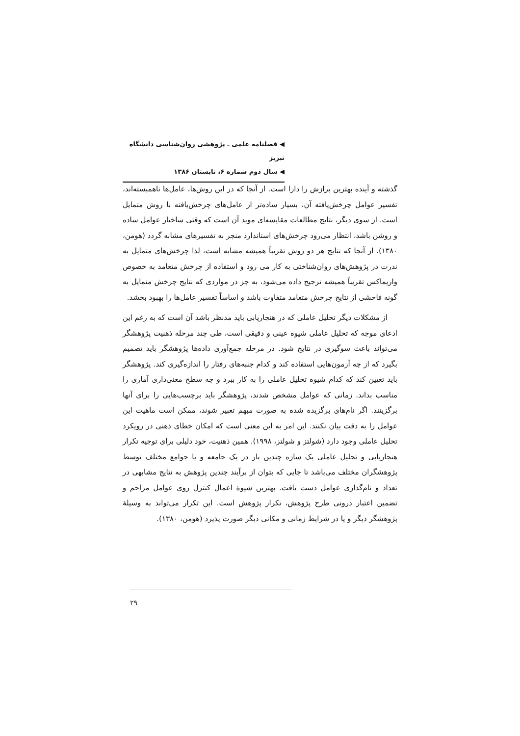◀ فصلنامه علمی ـ پژوهشی روان‌شناسی دانشگاه تبریز
◀ سال دوم شماره ۶، تابستان ۱۳۸۶
گذشته و آینده بهترین برازش را دارا است. از آنجا که در این روش‌ها، عامل‌ها ناهمبسته‌اند، تفسیر عوامل چرخش‌یافته آن، بسیار ساده‌تر از عامل‌های چرخش‌یافته با روش متمایل است. از سوی دیگر، نتایج مطالعات مقایسه‌ای موید آن است که وقتی ساختار عوامل ساده و روشن باشد، انتظار می‌رود چرخش‌های استاندارد منجر به تفسیرهای مشابه گردد (هومن، ۱۳۸۰). از آنجا که نتایج هر دو روش تقریباً همیشه مشابه است، لذا چرخش‌های متمایل به ندرت در پژوهش‌های روان‌شناختی به کار می رود و استفاده از چرخش متعامد به خصوص واریماکس تقریباً همیشه ترجیح داده می‌شود، به جز در مواردی که نتایج چرخش متمایل به گونه فاحشی از نتایج چرخش متعامد متفاوت باشد و اساساً تفسیر عامل‌ها را بهبود بخشد.
از مشکلات دیگر تحلیل عاملی که در هنجاریابی باید مدنظر باشد آن است که به رغم این ادعای موجه که تحلیل عاملی شیوه عینی و دقیقی است، طی چند مرحله ذهنیت پژوهشگر می‌تواند باعث سوگیری در نتایج شود. در مرحله جمع‌آوری داده‌ها پژوهشگر باید تصمیم بگیرد که از چه آزمون‌هایی استفاده کند و کدام جنبه‌های رفتار را اندازه‌گیری کند. پژوهشگر باید تعیین کند که کدام شیوه تحلیل عاملی را به کار ببرد و چه سطح معنی‌داری آماری را مناسب بداند. زمانی که عوامل مشخص شدند، پژوهشگر باید برچسب‌هایی را برای آنها برگزینند. اگر نام‌های برگزیده شده به صورت مبهم تعبیر شوند، ممکن است ماهیت این عوامل را به دقت بیان نکنند. این امر به این معنی است که امکان خطای ذهنی در رویکرد تحلیل عاملی وجود دارد (شولتز و شولتز، ۱۹۹۸). همین ذهنیت، خود دلیلی برای توجیه تکرار هنجاریابی و تحلیل عاملی یک سازه چندین بار در یک جامعه و یا جوامع مختلف توسط پژوهشگران مختلف می‌باشد تا جایی که بتوان از برآیند چندین پژوهش به نتایج مشابهی در تعداد و نام‌گذاری عوامل دست یافت. بهترین شیوهٔ اعمال کنترل روی عوامل مزاحم و تضمین اعتبار درونی طرح پژوهش، تکرار پژوهش است. این تکرار می‌تواند به وسیلهٔ پژوهشگر دیگر و یا در شرایط زمانی و مکانی دیگر صورت پذیرد (هومن، ۱۳۸۰).
۲۹